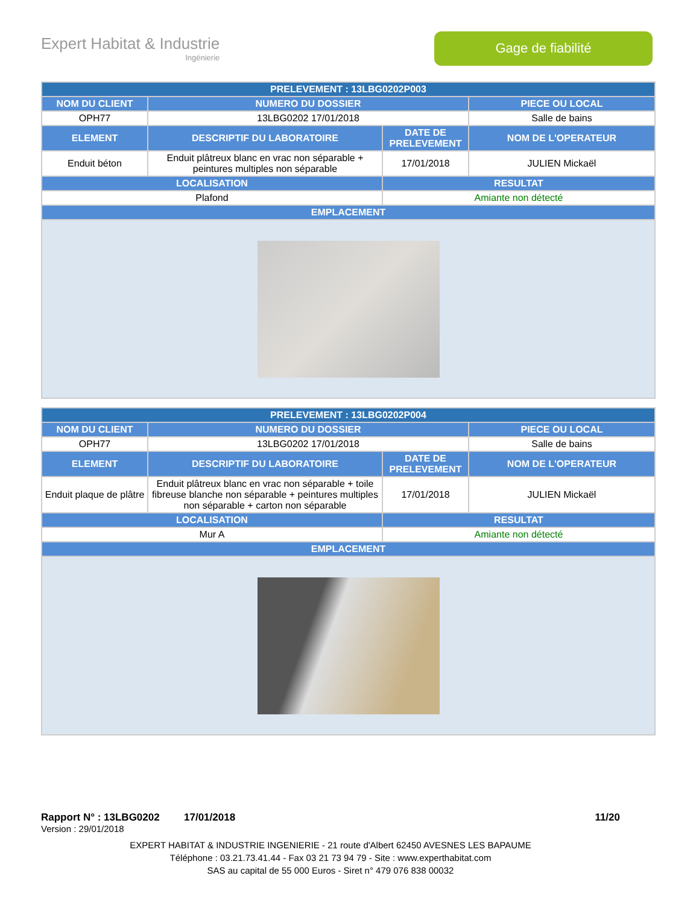Expert Habitat & Industrie
Ingénierie
Gage de fiabilité
| PRELEVEMENT : 13LBG0202P003 | | | |
| --- | --- | --- | --- |
| NOM DU CLIENT | NUMERO DU DOSSIER | | PIECE OU LOCAL |
| OPH77 | 13LBG0202 17/01/2018 | | Salle de bains |
| ELEMENT | DESCRIPTIF DU LABORATOIRE | DATE DE PRELEVEMENT | NOM DE L'OPERATEUR |
| Enduit béton | Enduit plâtreux blanc en vrac non séparable + peintures multiples non séparable | 17/01/2018 | JULIEN Mickaël |
| LOCALISATION | | RESULTAT | |
| Plafond | | Amiante non détecté | |
| EMPLACEMENT | | | |
| PRELEVEMENT : 13LBG0202P004 | | | |
| --- | --- | --- | --- |
| NOM DU CLIENT | NUMERO DU DOSSIER | | PIECE OU LOCAL |
| OPH77 | 13LBG0202 17/01/2018 | | Salle de bains |
| ELEMENT | DESCRIPTIF DU LABORATOIRE | DATE DE PRELEVEMENT | NOM DE L'OPERATEUR |
| Enduit plaque de plâtre | Enduit plâtreux blanc en vrac non séparable + toile fibreuse blanche non séparable + peintures multiples non séparable + carton non séparable | 17/01/2018 | JULIEN Mickaël |
| LOCALISATION | | RESULTAT | |
| Mur A | | Amiante non détecté | |
| EMPLACEMENT | | | |
Rapport N° : 13LBG0202 17/01/2018 11/20
Version : 29/01/2018
EXPERT HABITAT & INDUSTRIE INGENIERIE - 21 route d'Albert 62450 AVESNES LES BAPAUME
Téléphone : 03.21.73.41.44 - Fax 03 21 73 94 79 - Site : www.experthabitat.com
SAS au capital de 55 000 Euros - Siret n° 479 076 838 00032